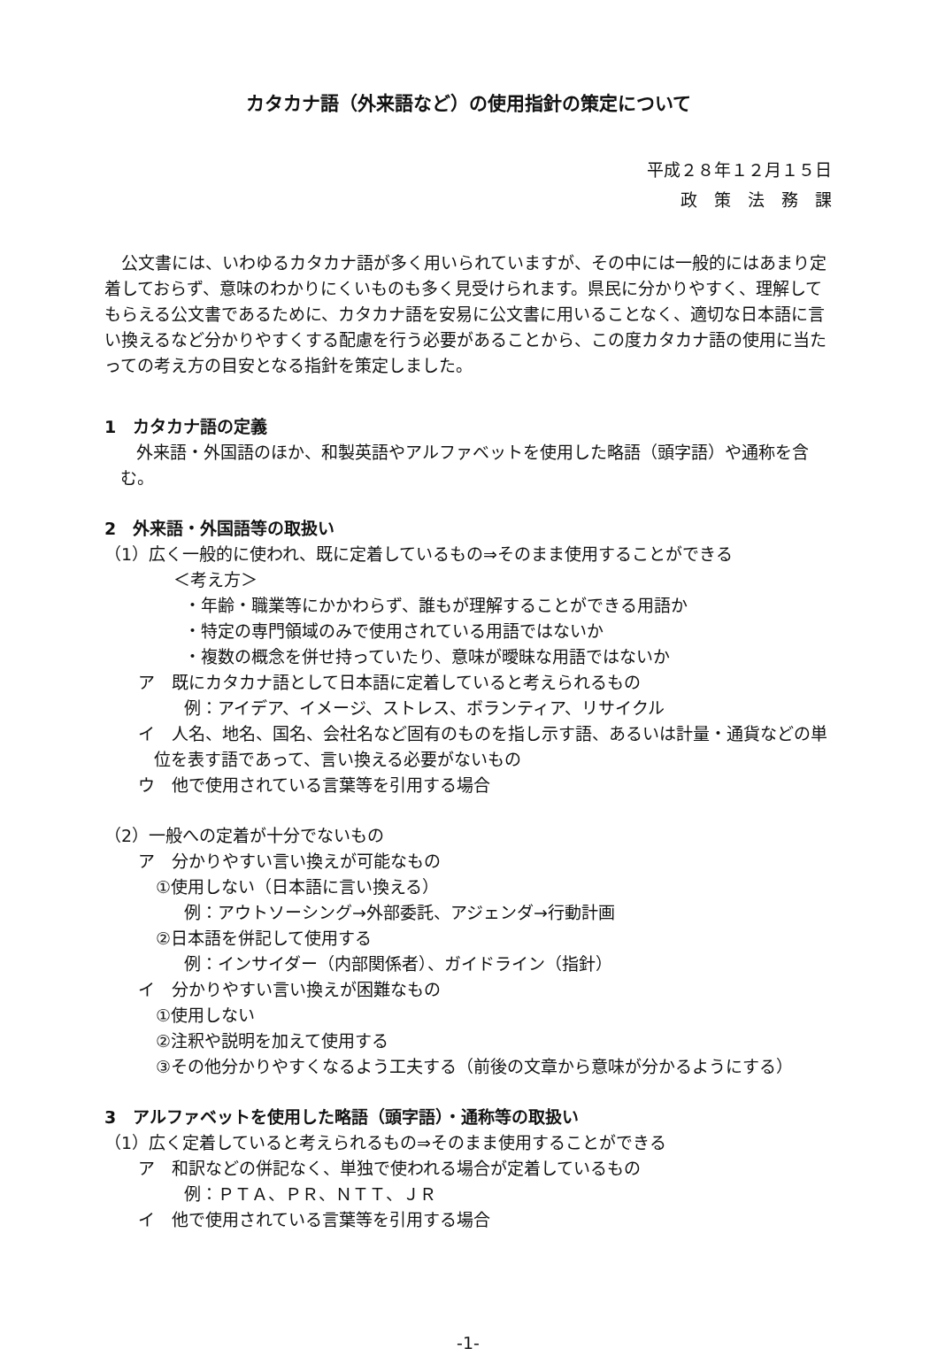カタカナ語（外来語など）の使用指針の策定について
平成２８年１２月１５日
政　策　法　務　課
公文書には、いわゆるカタカナ語が多く用いられていますが、その中には一般的にはあまり定着しておらず、意味のわかりにくいものも多く見受けられます。県民に分かりやすく、理解してもらえる公文書であるために、カタカナ語を安易に公文書に用いることなく、適切な日本語に言い換えるなど分かりやすくする配慮を行う必要があることから、この度カタカナ語の使用に当たっての考え方の目安となる指針を策定しました。
1　カタカナ語の定義
外来語・外国語のほか、和製英語やアルファベットを使用した略語（頭字語）や通称を含む。
2　外来語・外国語等の取扱い
（1）広く一般的に使われ、既に定着しているもの⇒そのまま使用することができる
＜考え方＞
・年齢・職業等にかかわらず、誰もが理解することができる用語か
・特定の専門領域のみで使用されている用語ではないか
・複数の概念を併せ持っていたり、意味が曖昧な用語ではないか
ア　既にカタカナ語として日本語に定着していると考えられるもの
例：アイデア、イメージ、ストレス、ボランティア、リサイクル
イ　人名、地名、国名、会社名など固有のものを指し示す語、あるいは計量・通貨などの単位を表す語であって、言い換える必要がないもの
ウ　他で使用されている言葉等を引用する場合
（2）一般への定着が十分でないもの
ア　分かりやすい言い換えが可能なもの
①使用しない（日本語に言い換える）
例：アウトソーシング→外部委託、アジェンダ→行動計画
②日本語を併記して使用する
例：インサイダー（内部関係者）、ガイドライン（指針）
イ　分かりやすい言い換えが困難なもの
①使用しない
②注釈や説明を加えて使用する
③その他分かりやすくなるよう工夫する（前後の文章から意味が分かるようにする）
3　アルファベットを使用した略語（頭字語）・通称等の取扱い
（1）広く定着していると考えられるもの⇒そのまま使用することができる
ア　和訳などの併記なく、単独で使われる場合が定着しているもの
例：ＰＴＡ、ＰＲ、ＮＴＴ、ＪＲ
イ　他で使用されている言葉等を引用する場合
-1-